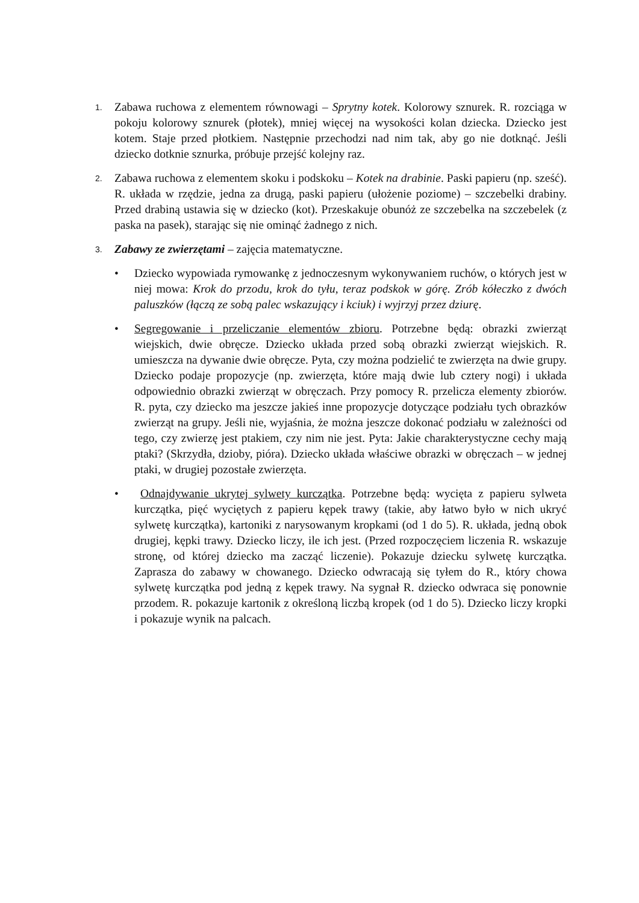1.
Zabawa ruchowa z elementem równowagi – Sprytny kotek. Kolorowy sznurek. R. rozciąga w pokoju kolorowy sznurek (płotek), mniej więcej na wysokości kolan dziecka. Dziecko jest kotem. Staje przed płotkiem. Następnie przechodzi nad nim tak, aby go nie dotknąć. Jeśli dziecko dotknie sznurka, próbuje przejść kolejny raz.
2.
Zabawa ruchowa z elementem skoku i podskoku – Kotek na drabinie. Paski papieru (np. sześć). R. układa w rzędzie, jedna za drugą, paski papieru (ułożenie poziome) – szczebelki drabiny. Przed drabiną ustawia się w dziecko (kot). Przeskakuje obunóż ze szczebelka na szczebelek (z paska na pasek), starając się nie ominąć żadnego z nich.
3.
Zabawy ze zwierzętami – zajęcia matematyczne.
• Dziecko wypowiada rymowankę z jednoczesnym wykonywaniem ruchów, o których jest w niej mowa: Krok do przodu, krok do tyłu, teraz podskok w górę. Zrób kółeczko z dwóch paluszków (łączą ze sobą palec wskazujący i kciuk) i wyjrzyj przez dziurę.
• Segregowanie i przeliczanie elementów zbioru. Potrzebne będą: obrazki zwierząt wiejskich, dwie obręcze. Dziecko układa przed sobą obrazki zwierząt wiejskich. R. umieszcza na dywanie dwie obręcze. Pyta, czy można podzielić te zwierzęta na dwie grupy. Dziecko podaje propozycje (np. zwierzęta, które mają dwie lub cztery nogi) i układa odpowiednio obrazki zwierząt w obręczach. Przy pomocy R. przelicza elementy zbiorów. R. pyta, czy dziecko ma jeszcze jakieś inne propozycje dotyczące podziału tych obrazków zwierząt na grupy. Jeśli nie, wyjaśnia, że można jeszcze dokonać podziału w zależności od tego, czy zwierzę jest ptakiem, czy nim nie jest. Pyta: Jakie charakterystyczne cechy mają ptaki? (Skrzydła, dzioby, pióra). Dziecko układa właściwe obrazki w obręczach – w jednej ptaki, w drugiej pozostałe zwierzęta.
• Odnajdywanie ukrytej sylwety kurczątka. Potrzebne będą: wycięta z papieru sylweta kurczątka, pięć wyciętych z papieru kępek trawy (takie, aby łatwo było w nich ukryć sylwetę kurczątka), kartoniki z narysowanym kropkami (od 1 do 5). R. układa, jedną obok drugiej, kępki trawy. Dziecko liczy, ile ich jest. (Przed rozpoczęciem liczenia R. wskazuje stronę, od której dziecko ma zacząć liczenie). Pokazuje dziecku sylwetę kurczątka. Zaprasza do zabawy w chowanego. Dziecko odwracają się tyłem do R., który chowa sylwetę kurczątka pod jedną z kępek trawy. Na sygnał R. dziecko odwraca się ponownie przodem. R. pokazuje kartonik z określoną liczbą kropek (od 1 do 5). Dziecko liczy kropki i pokazuje wynik na palcach.